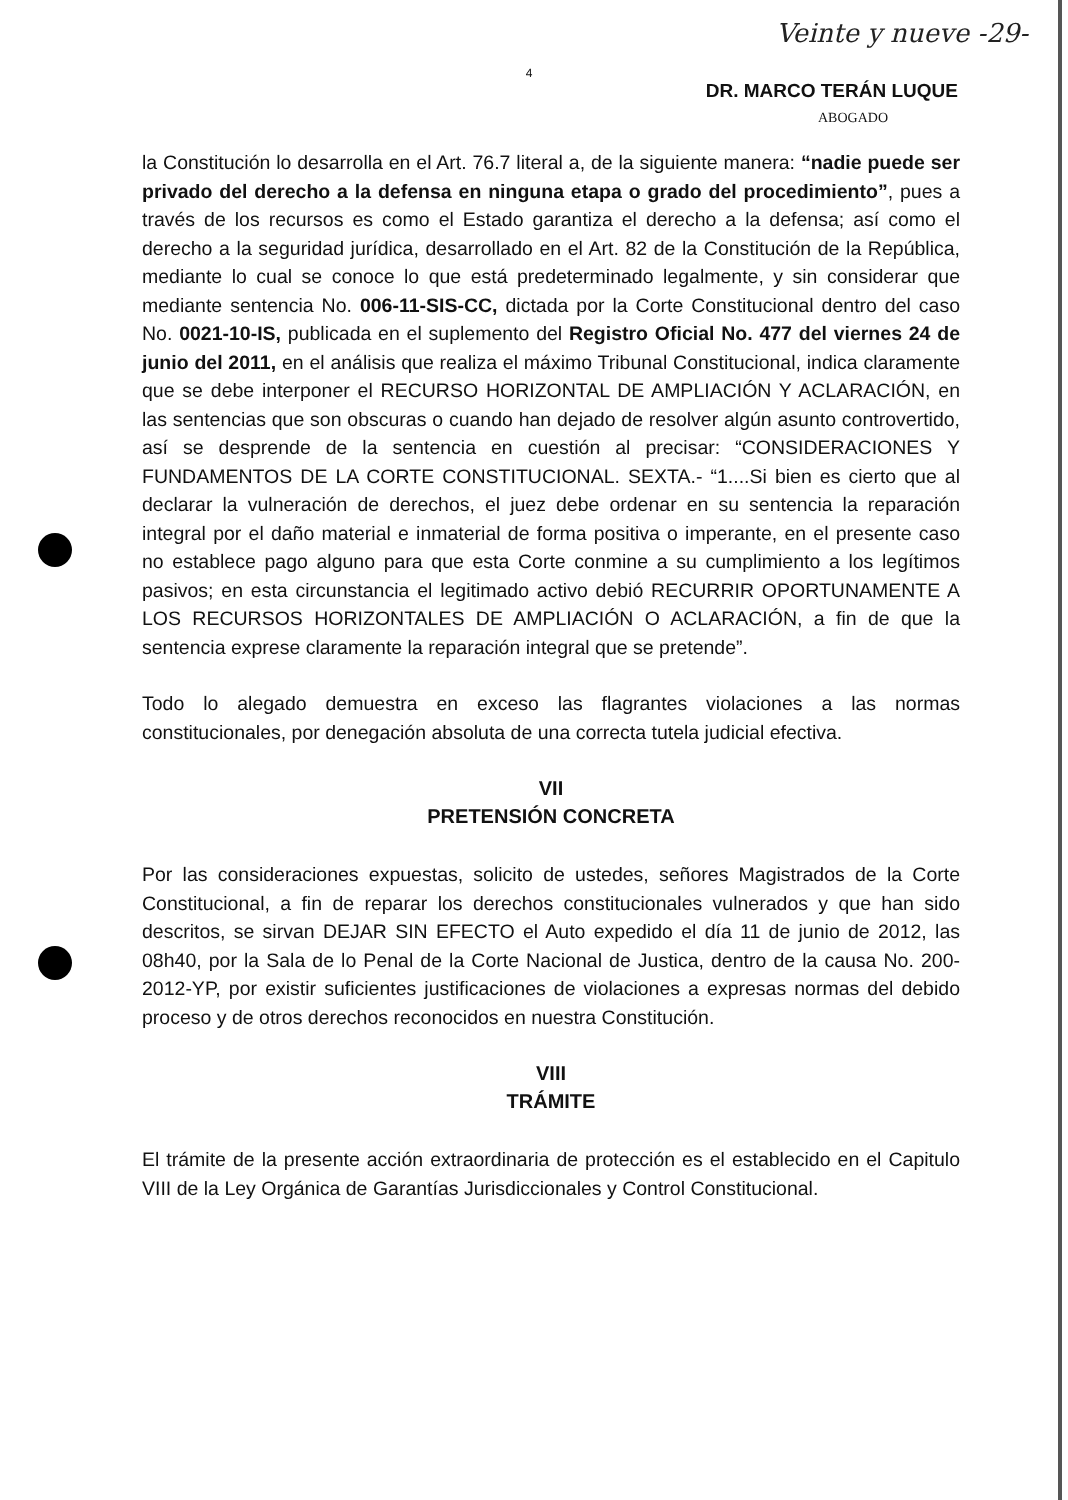Veinte y nueve -29-
4
DR. MARCO TERÁN LUQUE
ABOGADO
la Constitución lo desarrolla en el Art. 76.7 literal a, de la siguiente manera: “nadie puede ser privado del derecho a la defensa en ninguna etapa o grado del procedimiento”, pues a través de los recursos es como el Estado garantiza el derecho a la defensa; así como el derecho a la seguridad jurídica, desarrollado en el Art. 82 de la Constitución de la República, mediante lo cual se conoce lo que está predeterminado legalmente, y sin considerar que mediante sentencia No. 006-11-SIS-CC, dictada por la Corte Constitucional dentro del caso No. 0021-10-IS, publicada en el suplemento del Registro Oficial No. 477 del viernes 24 de junio del 2011, en el análisis que realiza el máximo Tribunal Constitucional, indica claramente que se debe interponer el RECURSO HORIZONTAL DE AMPLIACIÓN Y ACLARACIÓN, en las sentencias que son obscuras o cuando han dejado de resolver algún asunto controvertido, así se desprende de la sentencia en cuestión al precisar: “CONSIDERACIONES Y FUNDAMENTOS DE LA CORTE CONSTITUCIONAL. SEXTA.- “1....Si bien es cierto que al declarar la vulneración de derechos, el juez debe ordenar en su sentencia la reparación integral por el daño material e inmaterial de forma positiva o imperante, en el presente caso no establece pago alguno para que esta Corte conmine a su cumplimiento a los legítimos pasivos; en esta circunstancia el legitimado activo debió RECURRIR OPORTUNAMENTE A LOS RECURSOS HORIZONTALES DE AMPLIACIÓN O ACLARACIÓN, a fin de que la sentencia exprese claramente la reparación integral que se pretende”.
Todo lo alegado demuestra en exceso las flagrantes violaciones a las normas constitucionales, por denegación absoluta de una correcta tutela judicial efectiva.
VII
PRETENSIÓN CONCRETA
Por las consideraciones expuestas, solicito de ustedes, señores Magistrados de la Corte Constitucional, a fin de reparar los derechos constitucionales vulnerados y que han sido descritos, se sirvan DEJAR SIN EFECTO el Auto expedido el día 11 de junio de 2012, las 08h40, por la Sala de lo Penal de la Corte Nacional de Justica, dentro de la causa No. 200-2012-YP, por existir suficientes justificaciones de violaciones a expresas normas del debido proceso y de otros derechos reconocidos en nuestra Constitución.
VIII
TRÁMITE
El trámite de la presente acción extraordinaria de protección es el establecido en el Capitulo VIII de la Ley Orgánica de Garantías Jurisdiccionales y Control Constitucional.